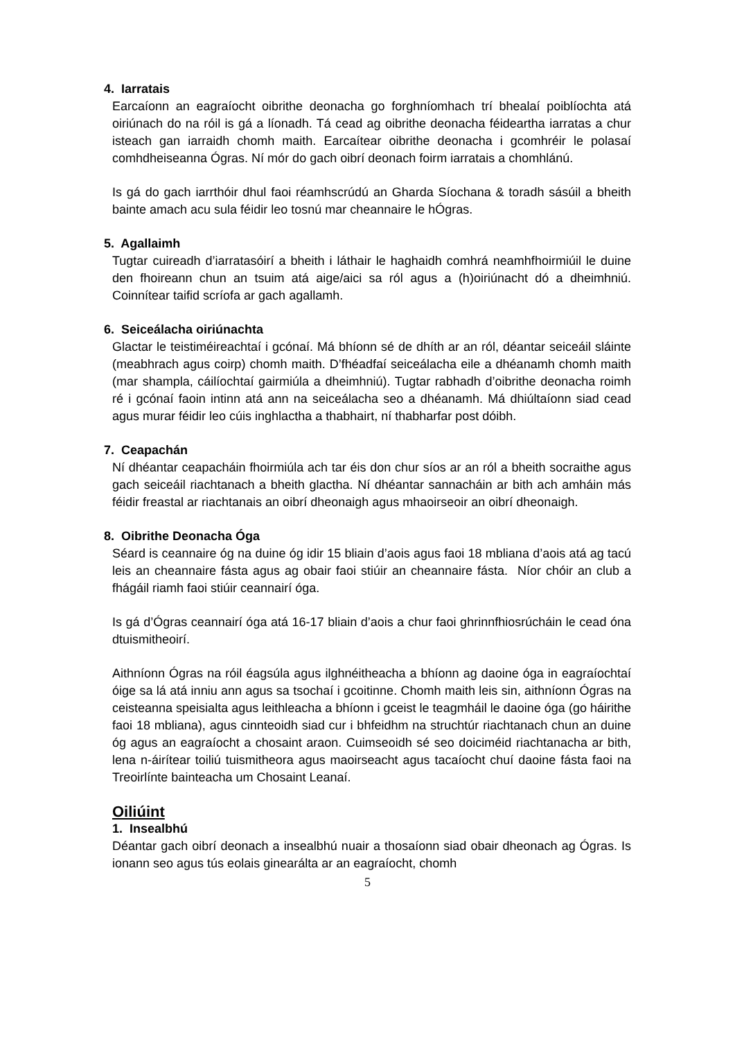4. Iarratais
Earcaíonn an eagraíocht oibrithe deonacha go forghníomhach trí bhealaí poiblíochta atá oiriúnach do na róil is gá a líonadh. Tá cead ag oibrithe deonacha féideartha iarratas a chur isteach gan iarraidh chomh maith. Earcaítear oibrithe deonacha i gcomhréir le polasaí comhdheiseanna Ógras. Ní mór do gach oibrí deonach foirm iarratais a chomhlánú.
Is gá do gach iarrthóir dhul faoi réamhscrúdú an Gharda Síochana & toradh sásúil a bheith bainte amach acu sula féidir leo tosnú mar cheannaire le hÓgras.
5. Agallaimh
Tugtar cuireadh d’iarratasóirí a bheith i láthair le haghaidh comhrá neamhfhoirmiúil le duine den fhoireann chun an tsuim atá aige/aici sa ról agus a (h)oiriúnacht dó a dheimhniú. Coinnítear taifid scríofa ar gach agallamh.
6. Seiceálacha oiriúnachta
Glactar le teistiméireachtaí i gcónaí. Má bhíonn sé de dhíth ar an ról, déantar seiceáil sláinte (meabhrach agus coirp) chomh maith. D’fhéadfaí seiceálacha eile a dhéanamh chomh maith (mar shampla, cáilíochtaí gairmiúla a dheimhniú). Tugtar rabhadh d’oibrithe deonacha roimh ré i gcónaí faoin intinn atá ann na seiceálacha seo a dhéanamh. Má dhiúltaíonn siad cead agus murar féidir leo cúis inghlactha a thabhairt, ní thabharfar post dóibh.
7. Ceapachán
Ní dhéantar ceapacháin fhoirmiúla ach tar éis don chur síos ar an ról a bheith socraithe agus gach seiceáil riachtanach a bheith glactha. Ní dhéantar sannacháin ar bith ach amháin más féidir freastal ar riachtanais an oibrí dheonaigh agus mhaoirseoir an oibrí dheonaigh.
8. Oibrithe Deonacha Óga
Séard is ceannaire óg na duine óg idir 15 bliain d’aois agus faoi 18 mbliana d’aois atá ag tacú leis an cheannaire fásta agus ag obair faoi stiúir an cheannaire fásta. Níor chóir an club a fhágáil riamh faoi stiúir ceannairí óga.
Is gá d’Ógras ceannairí óga atá 16-17 bliain d’aois a chur faoi ghrinnfhiosrúcháin le cead óna dtuismitheoirí.
Aithníonn Ógras na róil éagsúla agus ilghnéitheacha a bhíonn ag daoine óga in eagraíochtaí óige sa lá atá inniu ann agus sa tsochaí i gcoitinne. Chomh maith leis sin, aithníonn Ógras na ceisteanna speisialta agus leithleacha a bhíonn i gceist le teagmháil le daoine óga (go háirithe faoi 18 mbliana), agus cinnteoidh siad cur i bhfeidhm na struchtúr riachtanach chun an duine óg agus an eagraíocht a chosaint araon. Cuimseoidh sé seo doiciméid riachtanacha ar bith, lena n-áirítear toiliú tuismitheora agus maoirseacht agus tacaíocht chuí daoine fásta faoi na Treoirlínte bainteacha um Chosaint Leanaí.
Oiliúint
1. Insealbhú
Déantar gach oibrí deonach a insealbhú nuair a thosaíonn siad obair dheonach ag Ógras. Is ionann seo agus tús eolais ginearálta ar an eagraíocht, chomh
5